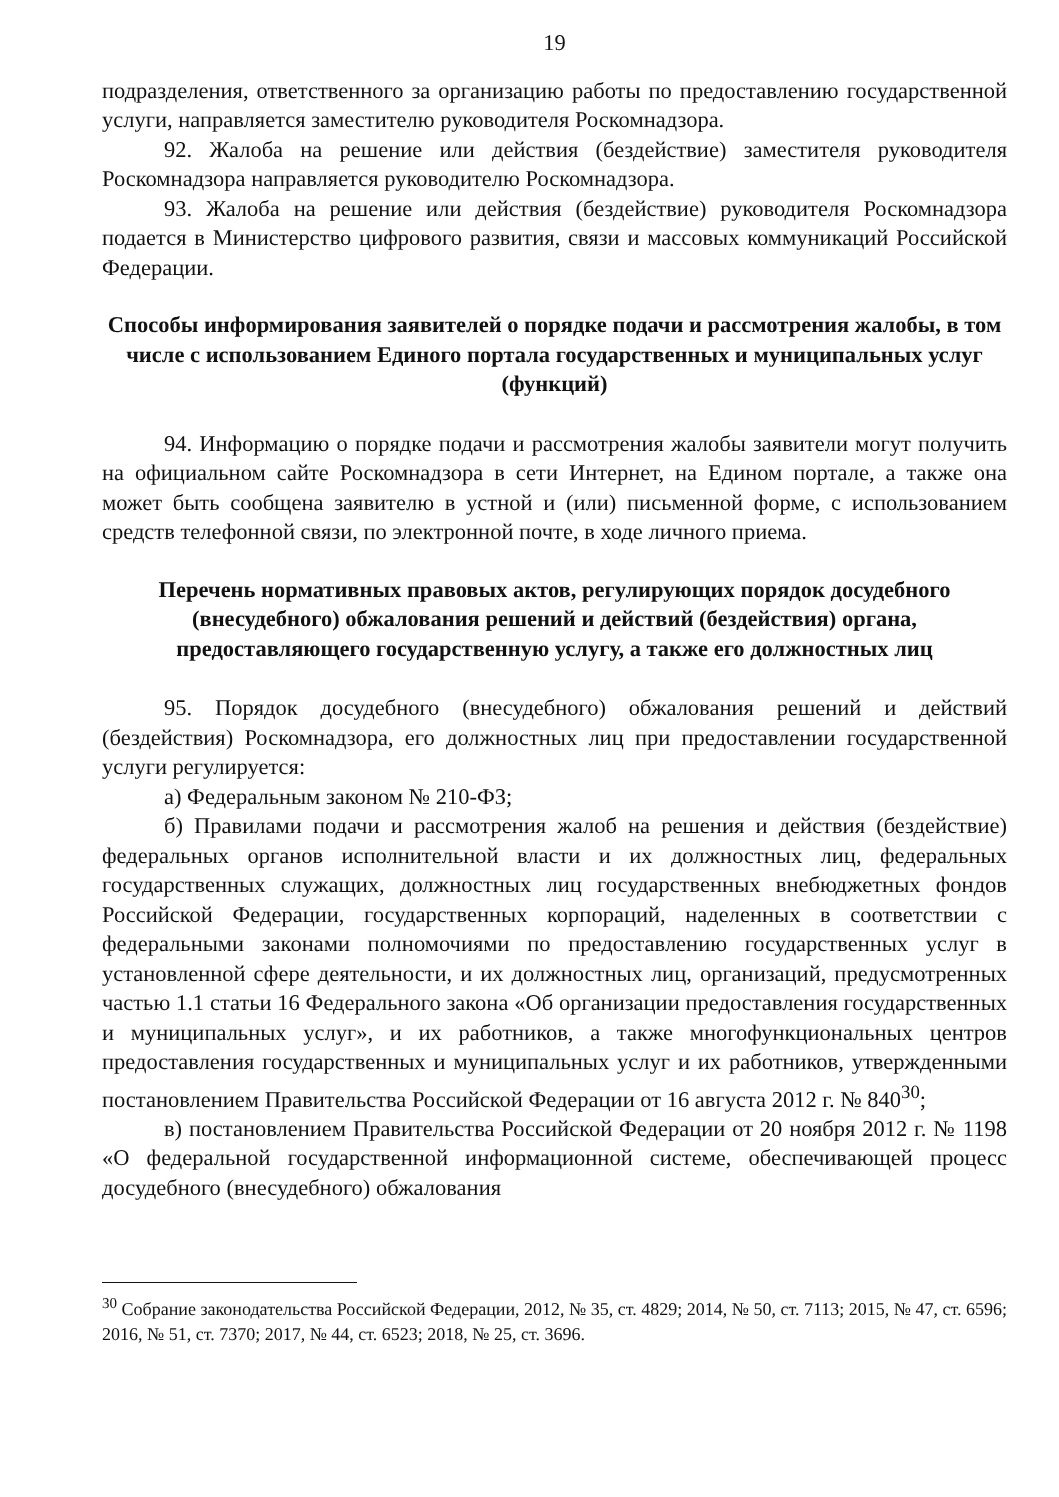19
подразделения, ответственного за организацию работы по предоставлению государственной услуги, направляется заместителю руководителя Роскомнадзора.
92. Жалоба на решение или действия (бездействие) заместителя руководителя Роскомнадзора направляется руководителю Роскомнадзора.
93. Жалоба на решение или действия (бездействие) руководителя Роскомнадзора подается в Министерство цифрового развития, связи и массовых коммуникаций Российской Федерации.
Способы информирования заявителей о порядке подачи и рассмотрения жалобы, в том числе с использованием Единого портала государственных и муниципальных услуг (функций)
94. Информацию о порядке подачи и рассмотрения жалобы заявители могут получить на официальном сайте Роскомнадзора в сети Интернет, на Едином портале, а также она может быть сообщена заявителю в устной и (или) письменной форме, с использованием средств телефонной связи, по электронной почте, в ходе личного приема.
Перечень нормативных правовых актов, регулирующих порядок досудебного (внесудебного) обжалования решений и действий (бездействия) органа, предоставляющего государственную услугу, а также его должностных лиц
95. Порядок досудебного (внесудебного) обжалования решений и действий (бездействия) Роскомнадзора, его должностных лиц при предоставлении государственной услуги регулируется:
а) Федеральным законом № 210-ФЗ;
б) Правилами подачи и рассмотрения жалоб на решения и действия (бездействие) федеральных органов исполнительной власти и их должностных лиц, федеральных государственных служащих, должностных лиц государственных внебюджетных фондов Российской Федерации, государственных корпораций, наделенных в соответствии с федеральными законами полномочиями по предоставлению государственных услуг в установленной сфере деятельности, и их должностных лиц, организаций, предусмотренных частью 1.1 статьи 16 Федерального закона «Об организации предоставления государственных и муниципальных услуг», и их работников, а также многофункциональных центров предоставления государственных и муниципальных услуг и их работников, утвержденными постановлением Правительства Российской Федерации от 16 августа 2012 г. № 840<sup>30</sup>;
в) постановлением Правительства Российской Федерации от 20 ноября 2012 г. № 1198 «О федеральной государственной информационной системе, обеспечивающей процесс досудебного (внесудебного) обжалования
<sup>30</sup> Собрание законодательства Российской Федерации, 2012, № 35, ст. 4829; 2014, № 50, ст. 7113; 2015, № 47, ст. 6596; 2016, № 51, ст. 7370; 2017, № 44, ст. 6523; 2018, № 25, ст. 3696.